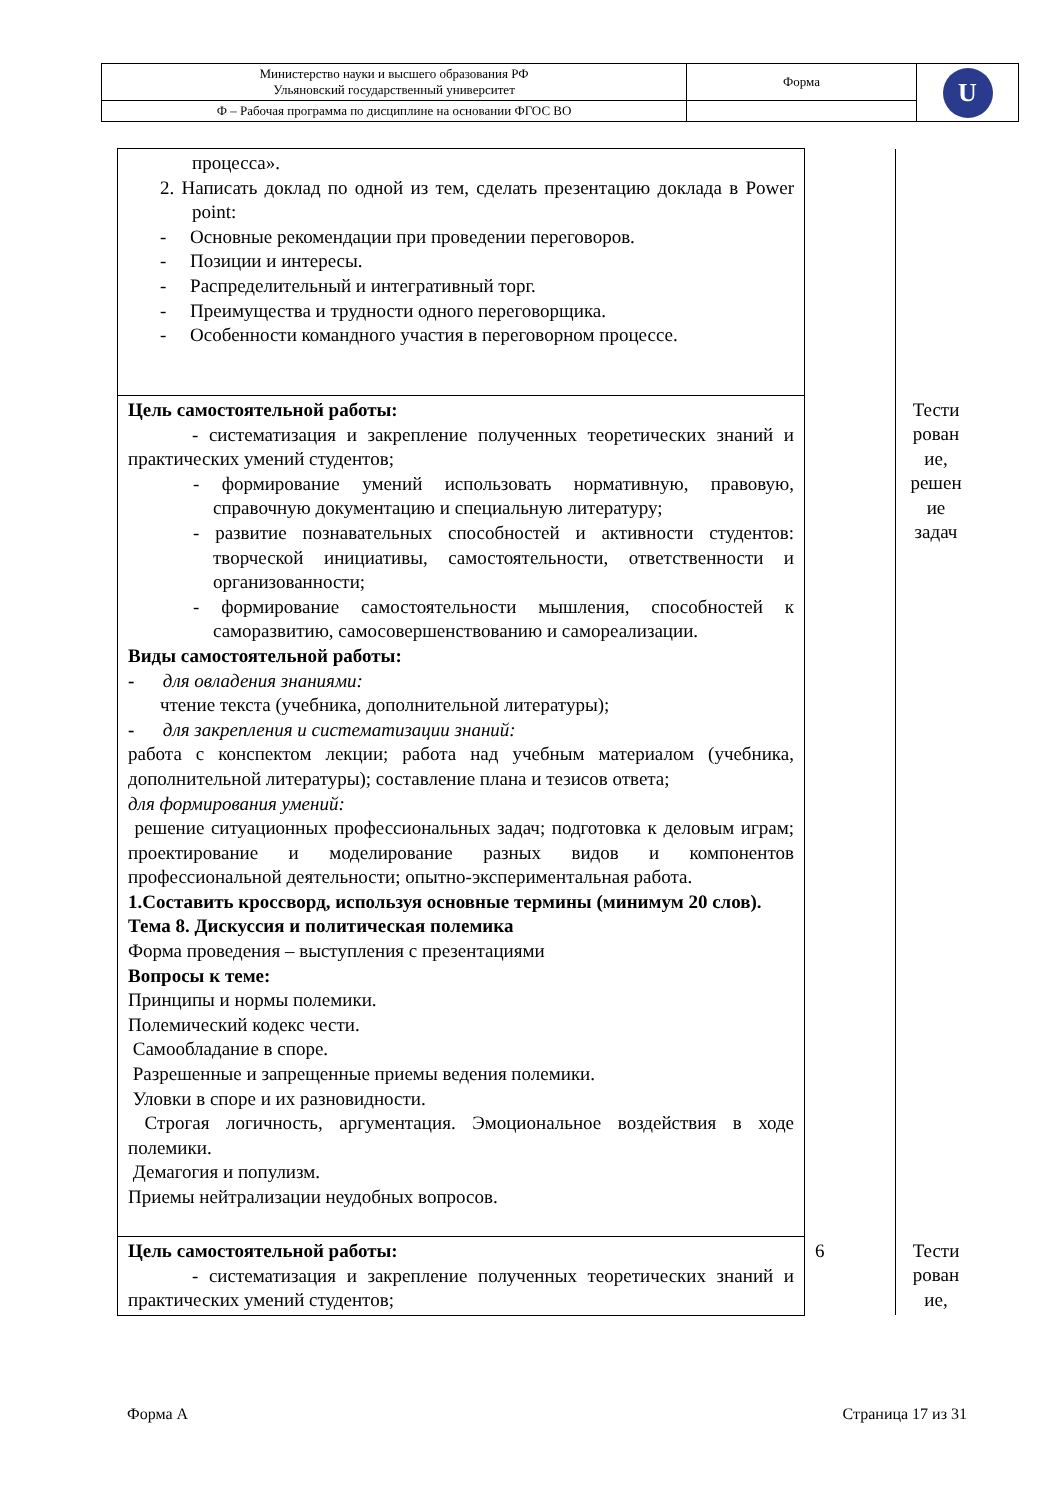| Министерство науки и высшего образования РФ Ульяновский государственный университет | Форма | U |
| Ф – Рабочая программа по дисциплине на основании ФГОС ВО | | |
| процесса». 2. Написать доклад по одной из тем, сделать презентацию доклада в Power point: - Основные рекомендации при проведении переговоров. - Позиции и интересы. - Распределительный и интегративный торг. - Преимущества и трудности одного переговорщика. - Особенности командного участия в переговорном процессе. | | |
| Цель самостоятельной работы: - систематизация и закрепление полученных теоретических знаний и практических умений студентов; - формирование умений использовать нормативную, правовую, справочную документацию и специальную литературу; - развитие познавательных способностей и активности студентов: творческой инициативы, самостоятельности, ответственности и организованности; - формирование самостоятельности мышления, способностей к саморазвитию, самосовершенствованию и самореализации. Виды самостоятельной работы: - для овладения знаниями: чтение текста (учебника, дополнительной литературы); - для закрепления и систематизации знаний: работа с конспектом лекции; работа над учебным материалом (учебника, дополнительной литературы); составление плана и тезисов ответа; для формирования умений: решение ситуационных профессиональных задач; подготовка к деловым играм; проектирование и моделирование разных видов и компонентов профессиональной деятельности; опытно-экспериментальная работа. 1.Составить кроссворд, используя основные термины (минимум 20 слов). Тема 8. Дискуссия и политическая полемика Форма проведения – выступления с презентациями Вопросы к теме: Принципы и нормы полемики. Полемический кодекс чести. Самообладание в споре. Разрешенные и запрещенные приемы ведения полемики. Уловки в споре и их разновидности. Строгая логичность, аргументация. Эмоциональное воздействия в ходе полемики. Демагогия и популизм. Приемы нейтрализации неудобных вопросов. | | Тести рован ие, решен ие задач |
| Цель самостоятельной работы: - систематизация и закрепление полученных теоретических знаний и практических умений студентов; | 6 | Тести рован ие, |
Форма А Страница 17 из 31